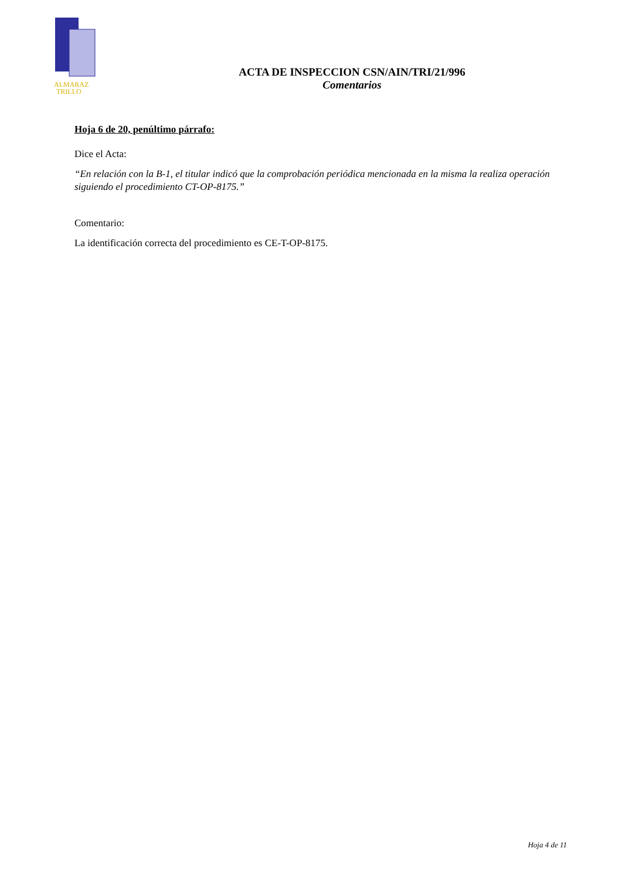ALMARAZ
TRILLO
ACTA DE INSPECCION CSN/AIN/TRI/21/996
Comentarios
Hoja 6 de 20, penúltimo párrafo:
Dice el Acta:
“En relación con la B-1, el titular indicó que la comprobación periódica mencionada en la misma la realiza operación siguiendo el procedimiento CT-OP-8175.”
Comentario:
La identificación correcta del procedimiento es CE-T-OP-8175.
Hoja 4 de 11